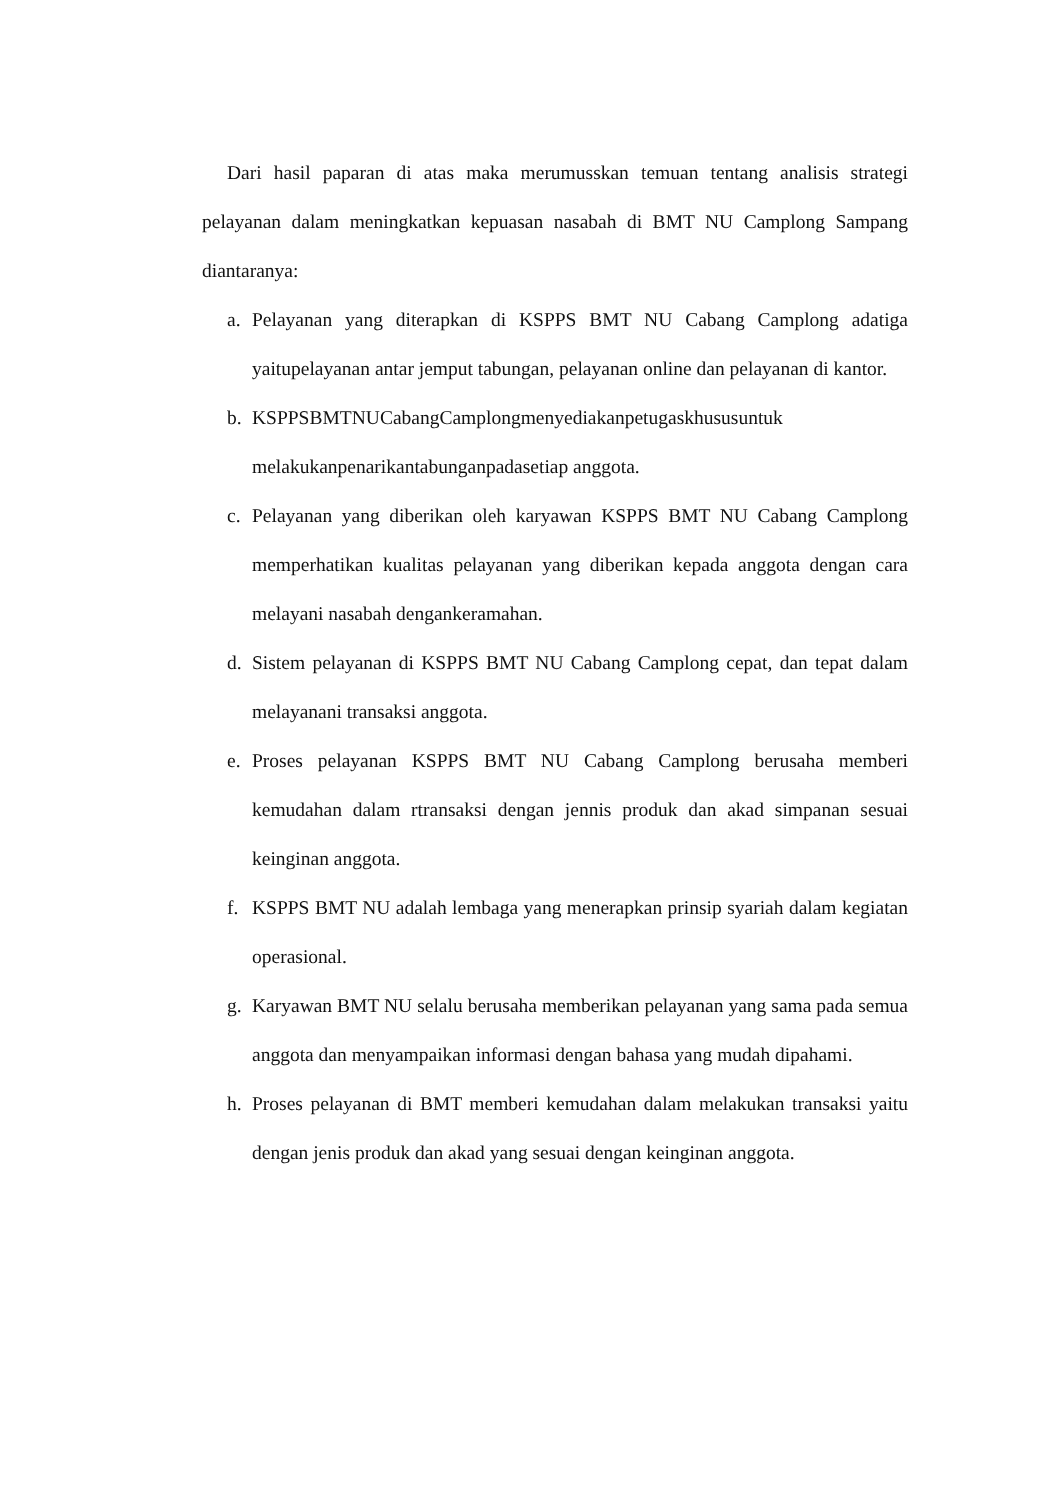Dari hasil paparan di atas maka merumusskan temuan tentang analisis strategi pelayanan dalam meningkatkan kepuasan nasabah di BMT NU Camplong Sampang diantaranya:
a. Pelayanan yang diterapkan di KSPPS BMT NU Cabang Camplong adatiga yaitupelayanan antar jemput tabungan, pelayanan online dan pelayanan di kantor.
b. KSPPSBMTNUCabangCamplongmenyediakanpetugaskhususuntuk melakukanpenarikantabunganpadasetiap anggota.
c. Pelayanan yang diberikan oleh karyawan KSPPS BMT NU Cabang Camplong memperhatikan kualitas pelayanan yang diberikan kepada anggota dengan cara melayani nasabah dengankeramahan.
d. Sistem pelayanan di KSPPS BMT NU Cabang Camplong cepat, dan tepat dalam melayanani transaksi anggota.
e. Proses pelayanan KSPPS BMT NU Cabang Camplong berusaha memberi kemudahan dalam rtransaksi dengan jennis produk dan akad simpanan sesuai keinginan anggota.
f. KSPPS BMT NU adalah lembaga yang menerapkan prinsip syariah dalam kegiatan operasional.
g. Karyawan BMT NU selalu berusaha memberikan pelayanan yang sama pada semua anggota dan menyampaikan informasi dengan bahasa yang mudah dipahami.
h. Proses pelayanan di BMT memberi kemudahan dalam melakukan transaksi yaitu dengan jenis produk dan akad yang sesuai dengan keinginan anggota.